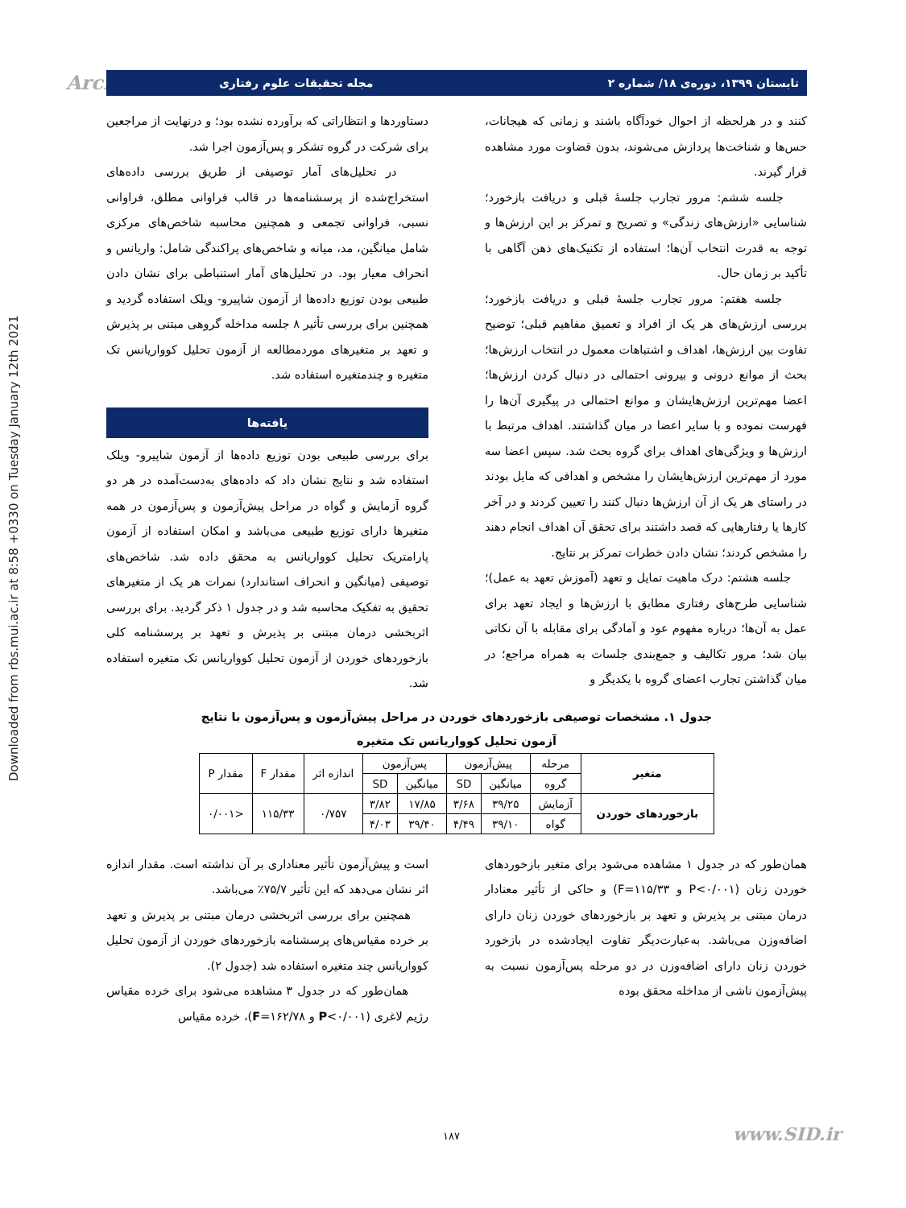Downloaded from rbs.mui.ac.ir at 8:58 +0330 on Tuesday January 12th 2021
Arch تابستان ۱۳۹۹، دوره‌ی ۱۸/ شماره ۲ مجله تحقیقات علوم رفتاری
کنند و در هرلحظه از احوال خودآگاه باشند و زمانی که هیجانات، حس‌ها و شناخت‌ها پردازش می‌شوند، بدون قضاوت مورد مشاهده قرار گیرند.
جلسه ششم: مرور تجارب جلسهٔ قبلی و دریافت بازخورد؛ شناسایی «ارزش‌های زندگی» و تصریح و تمرکز بر این ارزش‌ها و توجه به قدرت انتخاب آن‌ها؛ استفاده از تکنیک‌های ذهن آگاهی با تأکید بر زمان حال.
جلسه هفتم: مرور تجارب جلسهٔ قبلی و دریافت بازخورد؛ بررسی ارزش‌های هر یک از افراد و تعمیق مفاهیم قبلی؛ توضیح تفاوت بین ارزش‌ها، اهداف و اشتباهات معمول در انتخاب ارزش‌ها؛ بحث از موانع درونی و بیرونی احتمالی در دنبال کردن ارزش‌ها؛ اعضا مهم‌ترین ارزش‌هایشان و موانع احتمالی در پیگیری آن‌ها را فهرست نموده و با سایر اعضا در میان گذاشتند. اهداف مرتبط با ارزش‌ها و ویژگی‌های اهداف برای گروه بحث شد. سپس اعضا سه مورد از مهم‌ترین ارزش‌هایشان را مشخص و اهدافی که مایل بودند در راستای هر یک از آن ارزش‌ها دنبال کنند را تعیین کردند و در آخر کارها یا رفتارهایی که قصد داشتند برای تحقق آن اهداف انجام دهند را مشخص کردند؛ نشان دادن خطرات تمرکز بر نتایج.
جلسه هشتم: درک ماهیت تمایل و تعهد (آموزش تعهد به عمل)؛ شناسایی طرح‌های رفتاری مطابق با ارزش‌ها و ایجاد تعهد برای عمل به آن‌ها؛ درباره مفهوم عود و آمادگی برای مقابله با آن نکاتی بیان شد؛ مرور تکالیف و جمع‌بندی جلسات به همراه مراجع؛ در میان گذاشتن تجارب اعضای گروه با یکدیگر و
دستاوردها و انتظاراتی که برآورده نشده بود؛ و درنهایت از مراجعین برای شرکت در گروه تشکر و پس‌آزمون اجرا شد.
در تحلیل‌های آمار توصیفی از طریق بررسی داده‌های استخراج‌شده از پرسشنامه‌ها در قالب فراوانی مطلق، فراوانی نسبی، فراوانی تجمعی و همچنین محاسبه شاخص‌های مرکزی شامل میانگین، مد، میانه و شاخص‌های پراکندگی شامل: واریانس و انحراف معیار بود. در تحلیل‌های آمار استنباطی برای نشان دادن طبیعی بودن توزیع داده‌ها از آزمون شاپیرو- ویلک استفاده گردید و همچنین برای بررسی تأثیر ۸ جلسه مداخله گروهی مبتنی بر پذیرش و تعهد بر متغیرهای موردمطالعه از آزمون تحلیل کوواریانس تک متغیره و چندمتغیره استفاده شد.
یافته‌ها
برای بررسی طبیعی بودن توزیع داده‌ها از آزمون شاپیرو- ویلک استفاده شد و نتایج نشان داد که داده‌های به‌دست‌آمده در هر دو گروه آزمایش و گواه در مراحل پیش‌آزمون و پس‌آزمون در همه متغیرها دارای توزیع طبیعی می‌باشد و امکان استفاده از آزمون پارامتریک تحلیل کوواریانس به محقق داده شد. شاخص‌های توصیفی (میانگین و انحراف استاندارد) نمرات هر یک از متغیرهای تحقیق به تفکیک محاسبه شد و در جدول ۱ ذکر گردید. برای بررسی اثربخشی درمان مبتنی بر پذیرش و تعهد بر پرسشنامه کلی بازخوردهای خوردن از آزمون تحلیل کوواریانس تک متغیره استفاده شد.
جدول ۱. مشخصات توصیفی بازخوردهای خوردن در مراحل پیش‌آزمون و پس‌آزمون با نتایج
آزمون تحلیل کوواریانس تک متغیره
| متغیر | مرحله | پیش‌آزمون | | پس‌آزمون | | اندازه اثر | مقدار F | مقدار P |
| --- | --- | --- | --- | --- | --- | --- | --- | --- |
| | گروه | میانگین | SD | میانگین | SD | | | |
| بازخوردهای خوردن | آزمایش | ۳۹/۲۵ | ۳/۶۸ | ۱۷/۸۵ | ۳/۸۲ | ۰/۷۵۷ | ۱۱۵/۳۳ | <۰/۰۰۱ |
| | گواه | ۳۹/۱۰ | ۴/۴۹ | ۳۹/۴۰ | ۴/۰۳ | | | |
همان‌طور که در جدول ۱ مشاهده می‌شود برای متغیر بازخوردهای خوردن زنان (P<۰/۰۰۱ و F=۱۱۵/۳۳) و حاکی از تأثیر معنادار درمان مبتنی بر پذیرش و تعهد بر بازخوردهای خوردن زنان دارای اضافه‌وزن می‌باشد. به‌عبارت‌دیگر تفاوت ایجادشده در بازخورد خوردن زنان دارای اضافه‌وزن در دو مرحله پس‌آزمون نسبت به پیش‌آزمون ناشی از مداخله محقق بوده
است و پیش‌آزمون تأثیر معناداری بر آن نداشته است. مقدار اندازه اثر نشان می‌دهد که این تأثیر ۷۵/۷٪ می‌باشد.
همچنین برای بررسی اثربخشی درمان مبتنی بر پذیرش و تعهد بر خرده مقیاس‌های پرسشنامه بازخوردهای خوردن از آزمون تحلیل کوواریانس چند متغیره استفاده شد (جدول ۲).
همان‌طور که در جدول ۳ مشاهده می‌شود برای خرده مقیاس رژیم لاغری (P<۰/۰۰۱ و F=۱۶۲/۷۸)، خرده مقیاس
۱۸۷ www.SID.ir